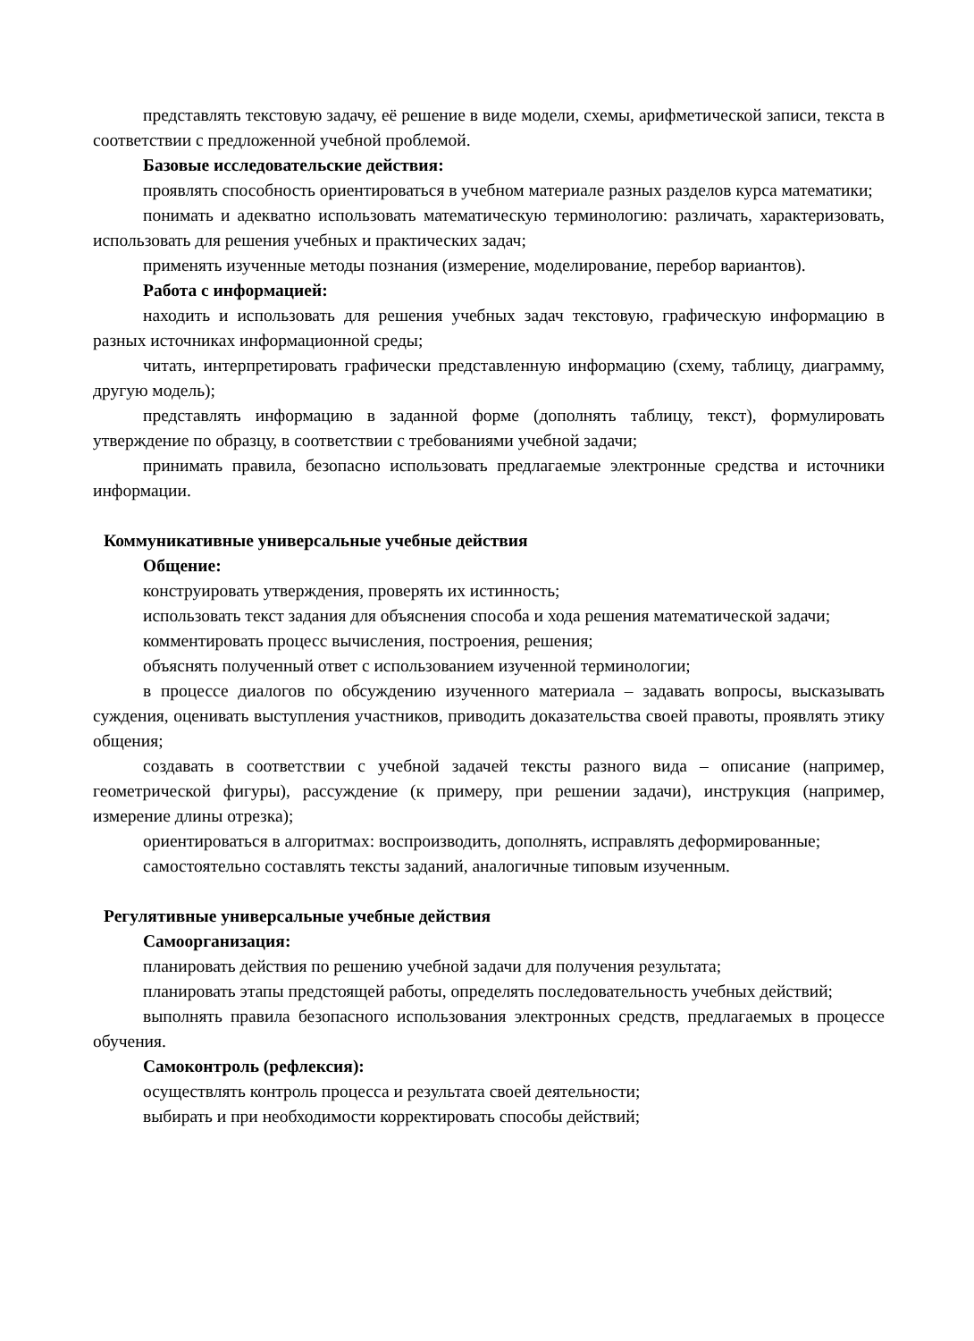представлять текстовую задачу, её решение в виде модели, схемы, арифметической записи, текста в соответствии с предложенной учебной проблемой.
Базовые исследовательские действия:
проявлять способность ориентироваться в учебном материале разных разделов курса математики;
понимать и адекватно использовать математическую терминологию: различать, характеризовать, использовать для решения учебных и практических задач;
применять изученные методы познания (измерение, моделирование, перебор вариантов).
Работа с информацией:
находить и использовать для решения учебных задач текстовую, графическую информацию в разных источниках информационной среды;
читать, интерпретировать графически представленную информацию (схему, таблицу, диаграмму, другую модель);
представлять информацию в заданной форме (дополнять таблицу, текст), формулировать утверждение по образцу, в соответствии с требованиями учебной задачи;
принимать правила, безопасно использовать предлагаемые электронные средства и источники информации.
Коммуникативные универсальные учебные действия
Общение:
конструировать утверждения, проверять их истинность;
использовать текст задания для объяснения способа и хода решения математической задачи;
комментировать процесс вычисления, построения, решения;
объяснять полученный ответ с использованием изученной терминологии;
в процессе диалогов по обсуждению изученного материала – задавать вопросы, высказывать суждения, оценивать выступления участников, приводить доказательства своей правоты, проявлять этику общения;
создавать в соответствии с учебной задачей тексты разного вида – описание (например, геометрической фигуры), рассуждение (к примеру, при решении задачи), инструкция (например, измерение длины отрезка);
ориентироваться в алгоритмах: воспроизводить, дополнять, исправлять деформированные;
самостоятельно составлять тексты заданий, аналогичные типовым изученным.
Регулятивные универсальные учебные действия
Самоорганизация:
планировать действия по решению учебной задачи для получения результата;
планировать этапы предстоящей работы, определять последовательность учебных действий;
выполнять правила безопасного использования электронных средств, предлагаемых в процессе обучения.
Самоконтроль (рефлексия):
осуществлять контроль процесса и результата своей деятельности;
выбирать и при необходимости корректировать способы действий;